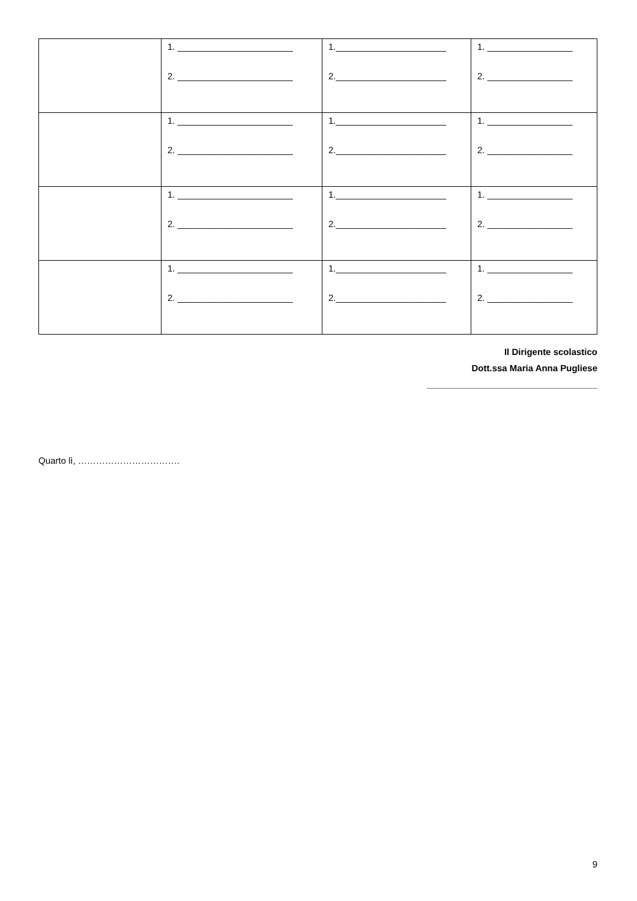| | 1. _______________________ 2. _______________________ | 1.______________________ 2.______________________ | 1. _________________ 2. _________________ |
| | 1. _______________________ 2. _______________________ | 1.______________________ 2.______________________ | 1. _________________ 2. _________________ |
| | 1. _______________________ 2. _______________________ | 1.______________________ 2.______________________ | 1. _________________ 2. _________________ |
| | 1. _______________________ 2. _______________________ | 1.______________________ 2.______________________ | 1. _________________ 2. _________________ |
Il Dirigente scolastico
Dott.ssa Maria Anna Pugliese
__________________________________
Quarto lì, …………………………….
9